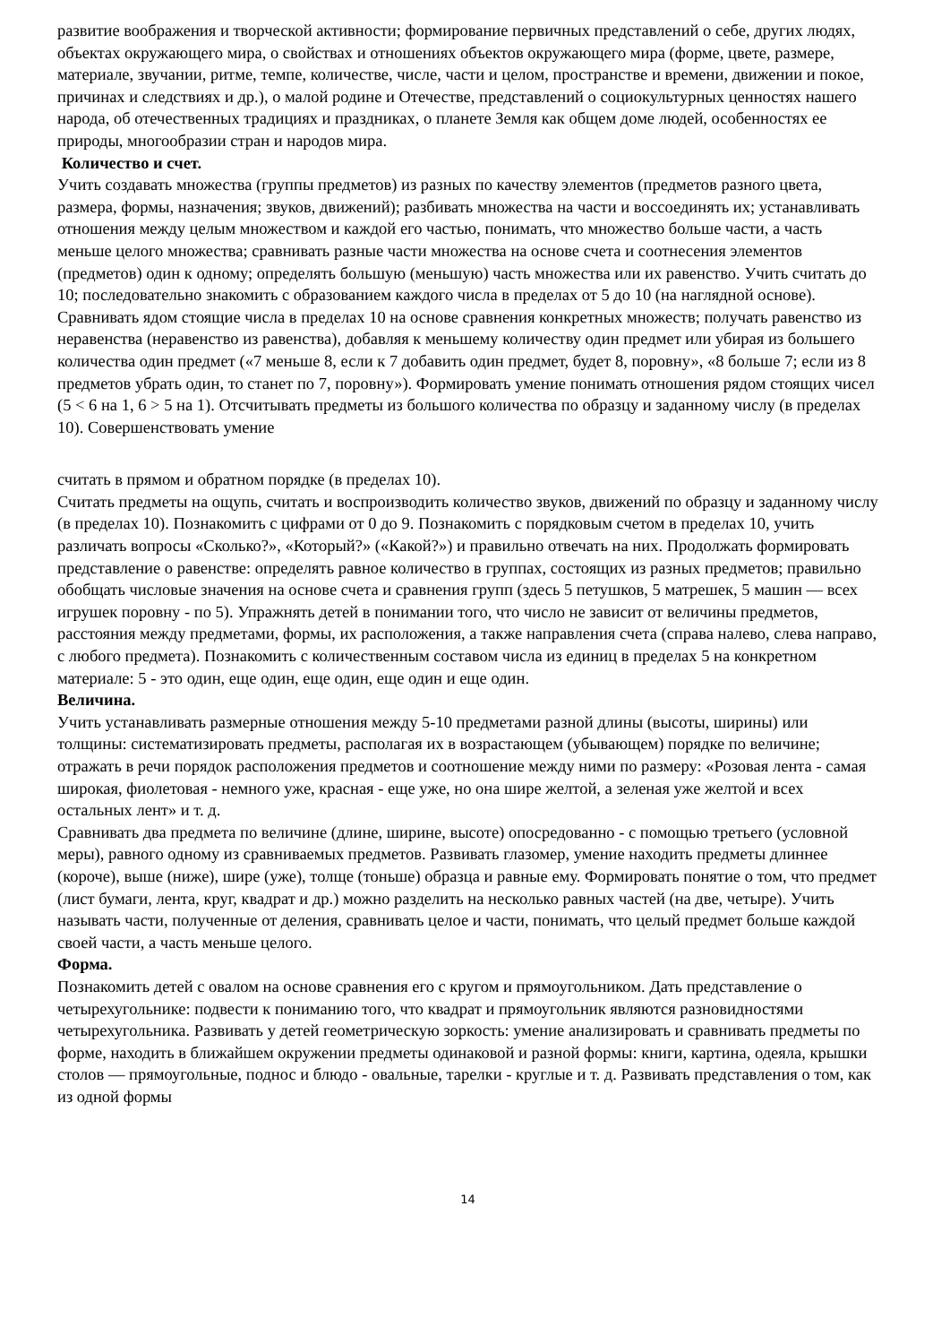развитие воображения и творческой активности; формирование первичных представлений о себе, других людях, объектах окружающего мира, о свойствах и отношениях объектов окружающего мира (форме, цвете, размере, материале, звучании, ритме, темпе, количестве, числе, части и целом, пространстве и времени, движении и покое, причинах и следствиях и др.), о малой родине и Отечестве, представлений о социокультурных ценностях нашего народа, об отечественных традициях и праздниках, о планете Земля как общем доме людей, особенностях ее природы, многообразии стран и народов мира.
Количество и счет.
Учить создавать множества (группы предметов) из разных по качеству элементов (предметов разного цвета, размера, формы, назначения; звуков, движений); разбивать множества на части и воссоединять их; устанавливать отношения между целым множеством и каждой его частью, понимать, что множество больше части, а часть меньше целого множества; сравнивать разные части множества на основе счета и соотнесения элементов (предметов) один к одному; определять большую (меньшую) часть множества или их равенство. Учить считать до 10; последовательно знакомить с образованием каждого числа в пределах от 5 до 10 (на наглядной основе). Сравнивать ядом стоящие числа в пределах 10 на основе сравнения конкретных множеств; получать равенство из неравенства (неравенство из равенства), добавляя к меньшему количеству один предмет или убирая из большего количества один предмет («7 меньше 8, если к 7 добавить один предмет, будет 8, поровну», «8 больше 7; если из 8 предметов убрать один, то станет по 7, поровну»). Формировать умение понимать отношения рядом стоящих чисел (5 < 6 на 1, 6 > 5 на 1). Отсчитывать предметы из большого количества по образцу и заданному числу (в пределах 10). Совершенствовать умение
считать в прямом и обратном порядке (в пределах 10).
Считать предметы на ощупь, считать и воспроизводить количество звуков, движений по образцу и заданному числу (в пределах 10). Познакомить с цифрами от 0 до 9. Познакомить с порядковым счетом в пределах 10, учить различать вопросы «Сколько?», «Который?» («Какой?») и правильно отвечать на них. Продолжать формировать представление о равенстве: определять равное количество в группах, состоящих из разных предметов; правильно обобщать числовые значения на основе счета и сравнения групп (здесь 5 петушков, 5 матрешек, 5 машин — всех игрушек поровну - по 5). Упражнять детей в понимании того, что число не зависит от величины предметов, расстояния между предметами, формы, их расположения, а также направления счета (справа налево, слева направо, с любого предмета). Познакомить с количественным составом числа из единиц в пределах 5 на конкретном материале: 5 - это один, еще один, еще один, еще один и еще один.
Величина.
Учить устанавливать размерные отношения между 5-10 предметами разной длины (высоты, ширины) или толщины: систематизировать предметы, располагая их в возрастающем (убывающем) порядке по величине; отражать в речи порядок расположения предметов и соотношение между ними по размеру: «Розовая лента - самая широкая, фиолетовая - немного уже, красная - еще уже, но она шире желтой, а зеленая уже желтой и всех остальных лент» и т. д.
Сравнивать два предмета по величине (длине, ширине, высоте) опосредованно - с помощью третьего (условной меры), равного одному из сравниваемых предметов. Развивать глазомер, умение находить предметы длиннее (короче), выше (ниже), шире (уже), толще (тоньше) образца и равные ему. Формировать понятие о том, что предмет (лист бумаги, лента, круг, квадрат и др.) можно разделить на несколько равных частей (на две, четыре). Учить называть части, полученные от деления, сравнивать целое и части, понимать, что целый предмет больше каждой своей части, а часть меньше целого.
Форма.
Познакомить детей с овалом на основе сравнения его с кругом и прямоугольником. Дать представление о четырехугольнике: подвести к пониманию того, что квадрат и прямоугольник являются разновидностями четырехугольника. Развивать у детей геометрическую зоркость: умение анализировать и сравнивать предметы по форме, находить в ближайшем окружении предметы одинаковой и разной формы: книги, картина, одеяла, крышки столов — прямоугольные, поднос и блюдо - овальные, тарелки - круглые и т. д. Развивать представления о том, как из одной формы
14